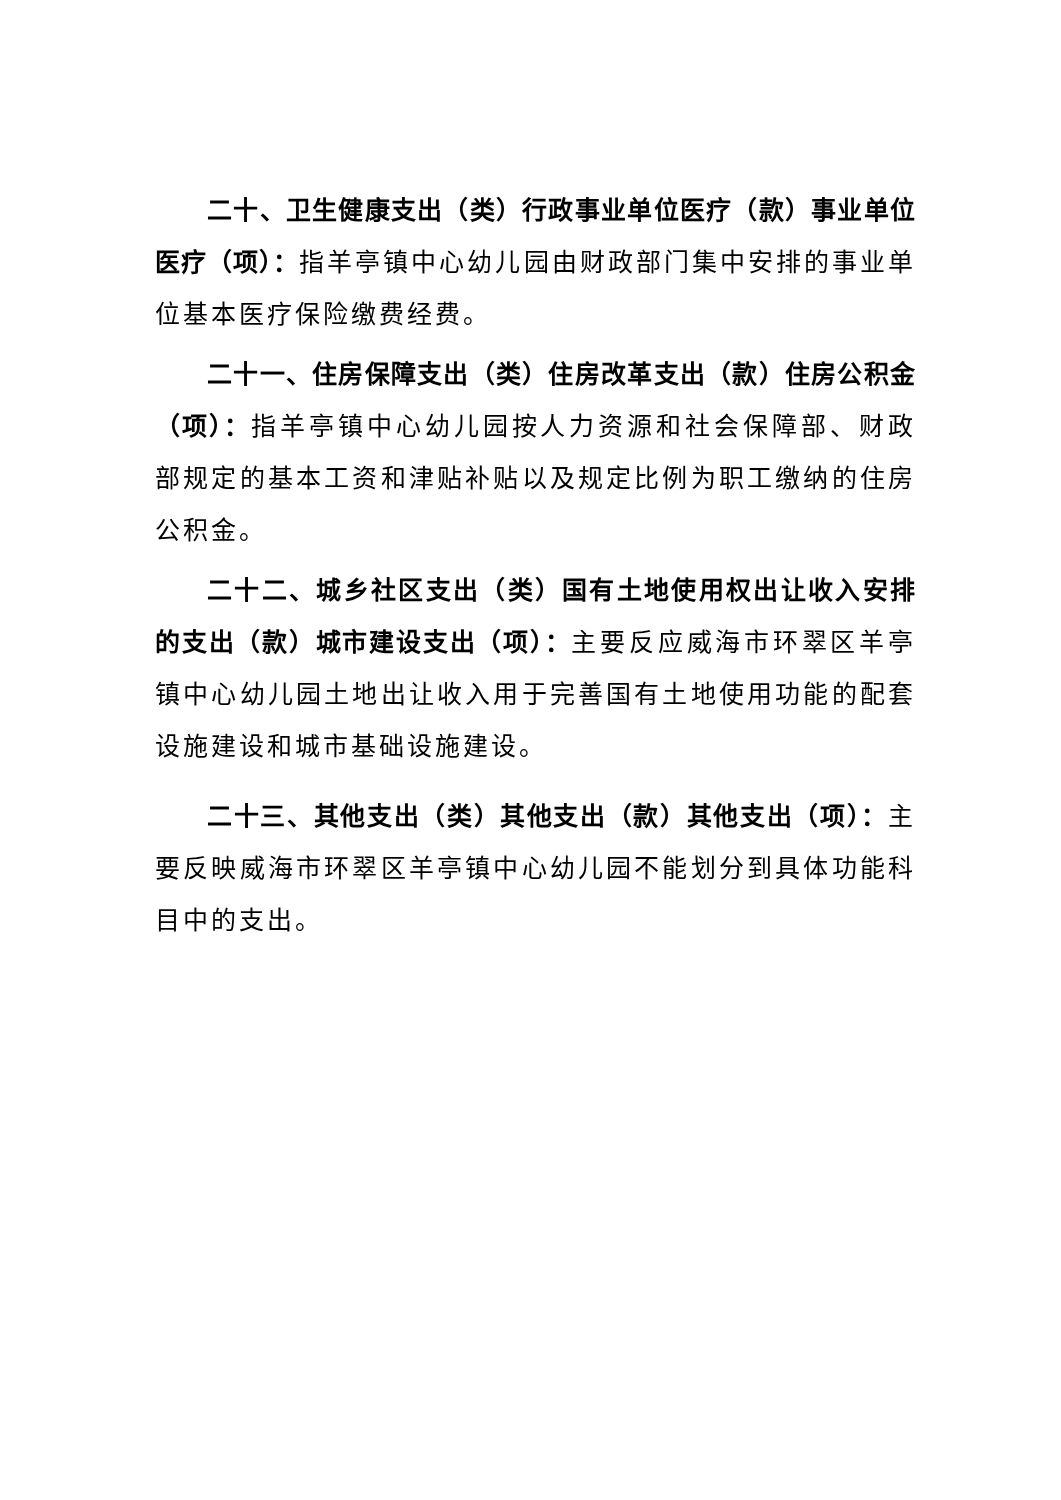二十、卫生健康支出（类）行政事业单位医疗（款）事业单位医疗（项）：指羊亭镇中心幼儿园由财政部门集中安排的事业单位基本医疗保险缴费经费。
二十一、住房保障支出（类）住房改革支出（款）住房公积金（项）：指羊亭镇中心幼儿园按人力资源和社会保障部、财政部规定的基本工资和津贴补贴以及规定比例为职工缴纳的住房公积金。
二十二、城乡社区支出（类）国有土地使用权出让收入安排 的支出（款）城市建设支出（项）：主要反应威海市环翠区羊亭镇中心幼儿园土地出让收入用于完善国有土地使用功能的配套设施建设和城市基础设施建设。
二十三、其他支出（类）其他支出（款）其他支出（项）：主要反映威海市环翠区羊亭镇中心幼儿园不能划分到具体功能科目中的支出。